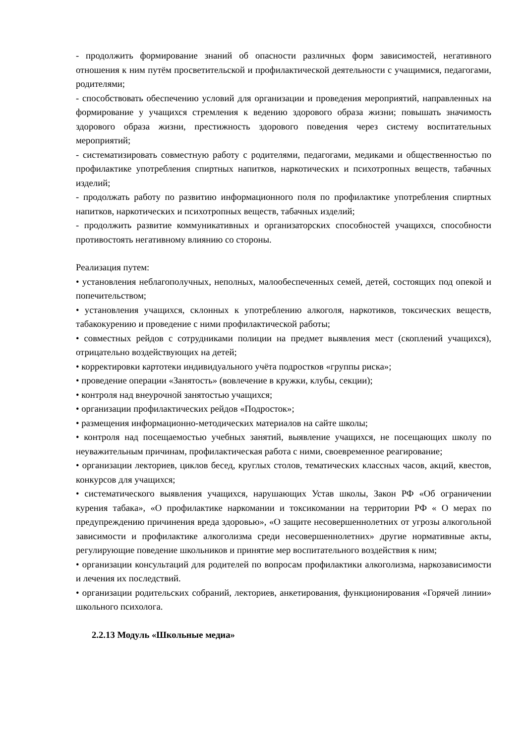- продолжить формирование знаний об опасности различных форм зависимостей, негативного отношения к ним путём просветительской и профилактической деятельности с учащимися, педагогами, родителями;
- способствовать обеспечению условий для организации и проведения мероприятий, направленных на формирование у учащихся стремления к ведению здорового образа жизни; повышать значимость здорового образа жизни, престижность здорового поведения через систему воспитательных мероприятий;
- систематизировать совместную работу с родителями, педагогами, медиками и общественностью по профилактике употребления спиртных напитков, наркотических и психотропных веществ, табачных изделий;
- продолжать работу по развитию информационного поля по профилактике употребления спиртных напитков, наркотических и психотропных веществ, табачных изделий;
- продолжить развитие коммуникативных и организаторских способностей учащихся, способности противостоять негативному влиянию со стороны.
Реализация путем:
• установления неблагополучных, неполных, малообеспеченных семей, детей, состоящих под опекой и попечительством;
• установления учащихся, склонных к употреблению алкоголя, наркотиков, токсических веществ, табакокурению и проведение с ними профилактической работы;
• совместных рейдов с сотрудниками полиции на предмет выявления мест (скоплений учащихся), отрицательно воздействующих на детей;
• корректировки картотеки индивидуального учёта подростков «группы риска»;
• проведение операции «Занятость» (вовлечение в кружки, клубы, секции);
• контроля над внеурочной занятостью учащихся;
• организации профилактических рейдов «Подросток»;
• размещения информационно-методических материалов на сайте школы;
• контроля над посещаемостью учебных занятий, выявление учащихся, не посещающих школу по неуважительным причинам, профилактическая работа с ними, своевременное реагирование;
• организации лекториев, циклов бесед, круглых столов, тематических классных часов, акций, квестов, конкурсов для учащихся;
• систематического выявления учащихся, нарушающих Устав школы, Закон РФ «Об ограничении курения табака», «О профилактике наркомании и токсикомании на территории РФ « О мерах по предупреждению причинения вреда здоровью», «О защите несовершеннолетних от угрозы алкогольной зависимости и профилактике алкоголизма среди несовершеннолетних» другие нормативные акты, регулирующие поведение школьников и принятие мер воспитательного воздействия к ним;
• организации консультаций для родителей по вопросам профилактики алкоголизма, наркозависимости и лечения их последствий.
• организации родительских собраний, лекториев, анкетирования, функционирования «Горячей линии» школьного психолога.
2.2.13 Модуль «Школьные медиа»